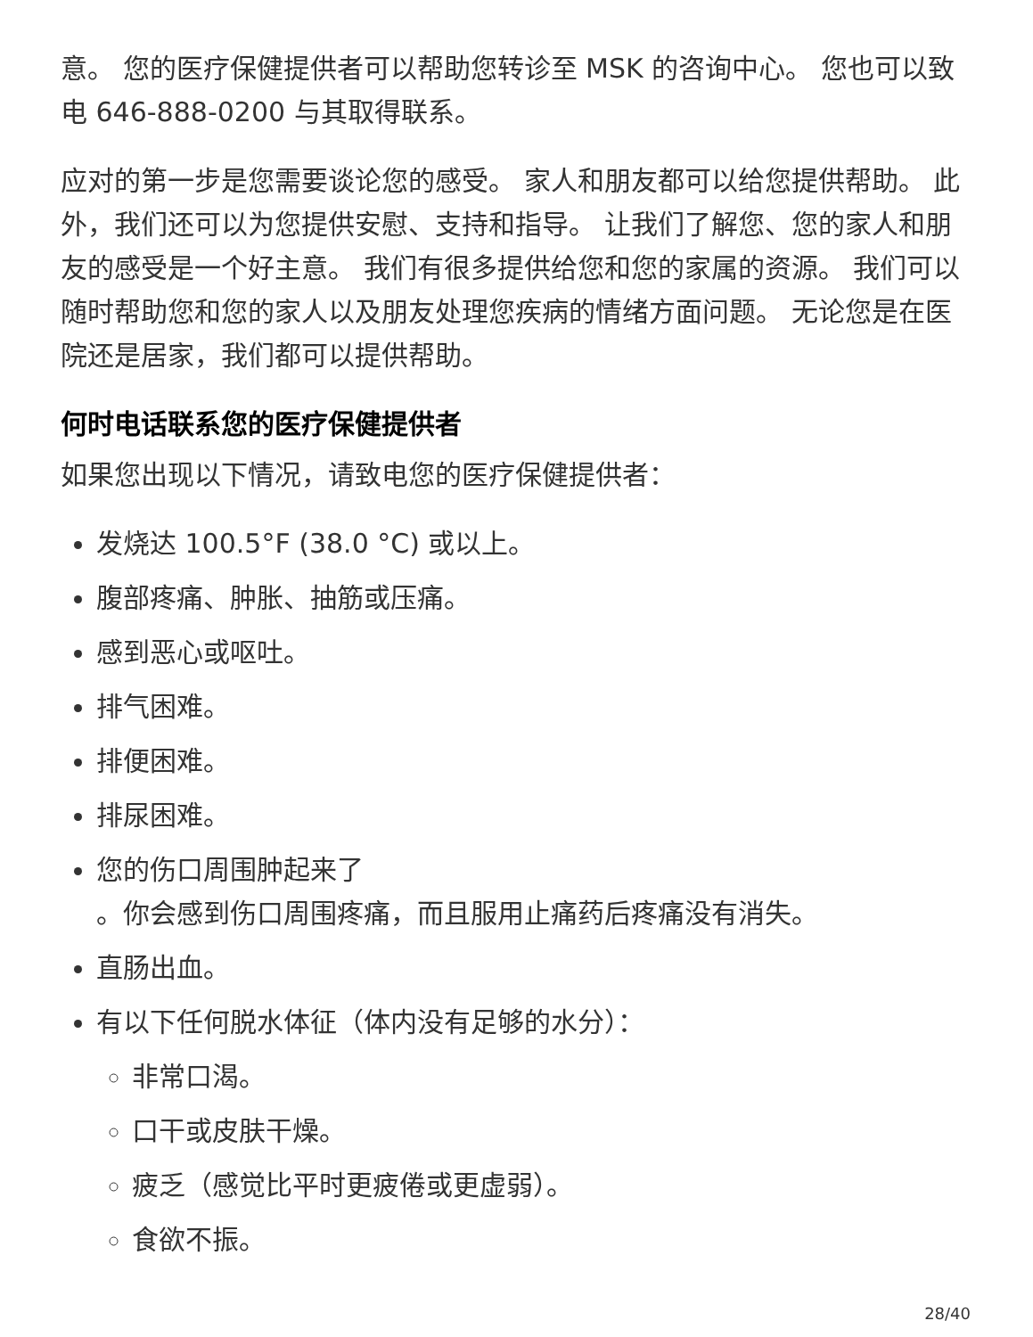意。 您的医疗保健提供者可以帮助您转诊至 MSK 的咨询中心。 您也可以致电 646-888-0200 与其取得联系。
应对的第一步是您需要谈论您的感受。 家人和朋友都可以给您提供帮助。 此外，我们还可以为您提供安慰、支持和指导。 让我们了解您、您的家人和朋友的感受是一个好主意。 我们有很多提供给您和您的家属的资源。 我们可以随时帮助您和您的家人以及朋友处理您疾病的情绪方面问题。 无论您是在医院还是居家，我们都可以提供帮助。
何时电话联系您的医疗保健提供者
如果您出现以下情况，请致电您的医疗保健提供者：
发烧达 100.5°F (38.0 °C) 或以上。
腹部疼痛、肿胀、抽筋或压痛。
感到恶心或呕吐。
排气困难。
排便困难。
排尿困难。
您的伤口周围肿起来了
。你会感到伤口周围疼痛，而且服用止痛药后疼痛没有消失。
直肠出血。
有以下任何脱水体征（体内没有足够的水分）：
非常口渴。
口干或皮肤干燥。
疲乏（感觉比平时更疲倦或更虚弱）。
食欲不振。
28/40